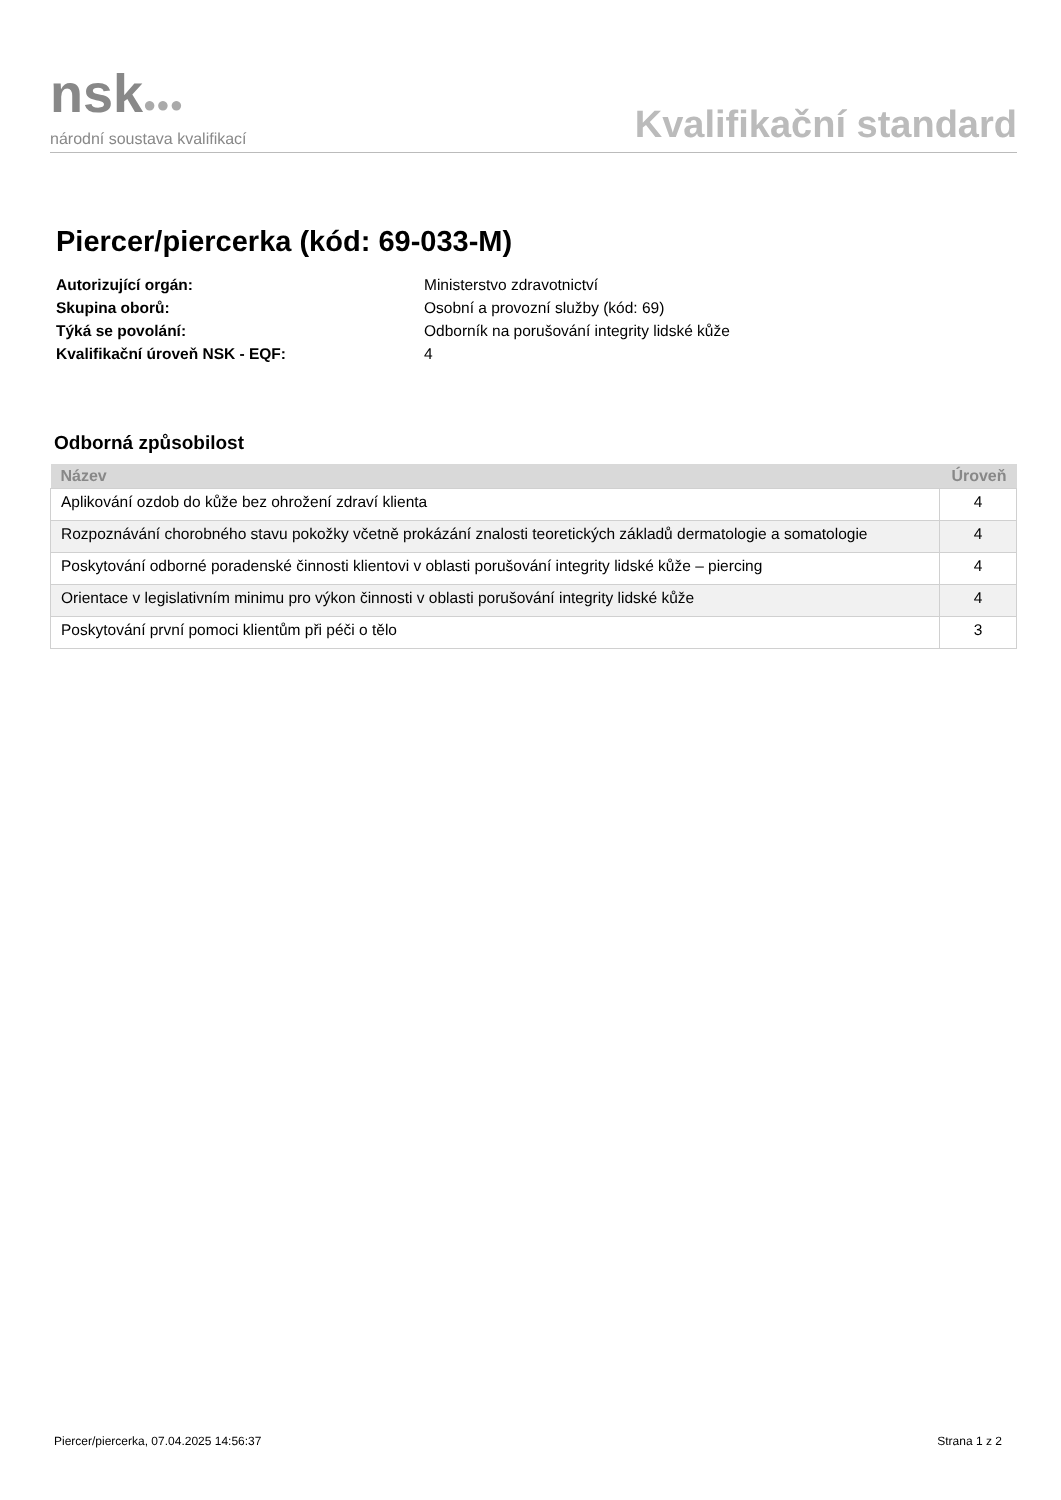nsk●●●
národní soustava kvalifikací
Kvalifikační standard
Piercer/piercerka (kód: 69-033-M)
| Autorizující orgán: | Ministerstvo zdravotnictví |
| Skupina oborů: | Osobní a provozní služby (kód: 69) |
| Týká se povolání: | Odborník na porušování integrity lidské kůže |
| Kvalifikační úroveň NSK - EQF: | 4 |
Odborná způsobilost
| Název | Úroveň |
| --- | --- |
| Aplikování ozdob do kůže bez ohrožení zdraví klienta | 4 |
| Rozpoznávání chorobného stavu pokožky včetně prokázání znalosti teoretických základů dermatologie a somatologie | 4 |
| Poskytování odborné poradenské činnosti klientovi v oblasti porušování integrity lidské kůže – piercing | 4 |
| Orientace v legislativním minimu pro výkon činnosti v oblasti porušování integrity lidské kůže | 4 |
| Poskytování první pomoci klientům při péči o tělo | 3 |
Piercer/piercerka, 07.04.2025 14:56:37 Strana 1 z 2